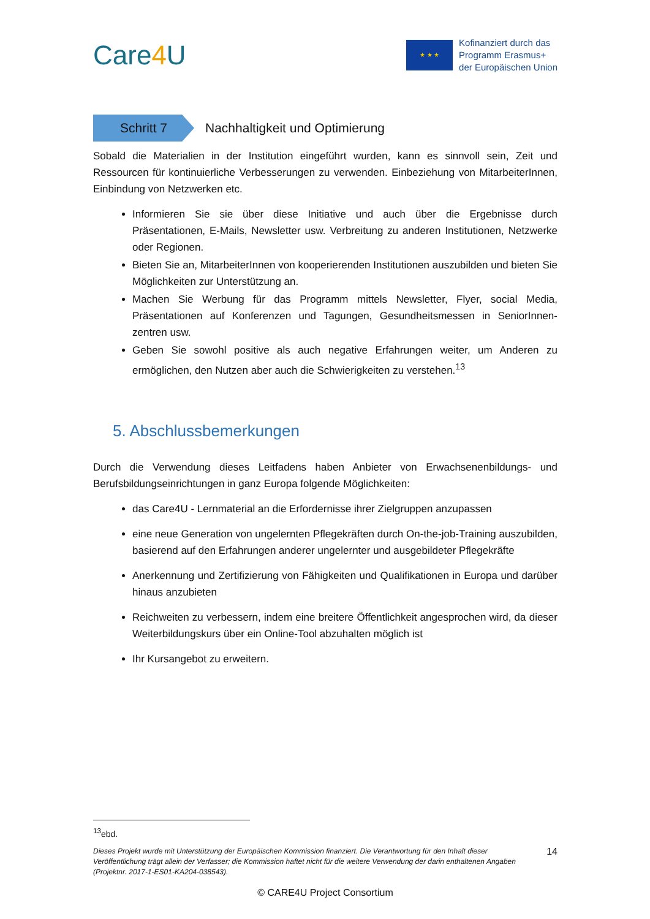Care4 U
★ ★ ★
Kofinanziert durch das
Programm Erasmus+
der Europäischen Union
Schritt 7
Nachhaltigkeit und Optimierung
Sobald die Materialien in der Institution eingeführt wurden, kann es sinnvoll sein, Zeit und Ressourcen für kontinuierliche Verbesserungen zu verwenden. Einbeziehung von MitarbeiterInnen, Einbindung von Netzwerken etc.
Informieren Sie sie über diese Initiative und auch über die Ergebnisse durch Präsentationen, E-Mails, Newsletter usw. Verbreitung zu anderen Institutionen, Netzwerke oder Regionen.
Bieten Sie an, MitarbeiterInnen von kooperierenden Institutionen auszubilden und bieten Sie Möglichkeiten zur Unterstützung an.
Machen Sie Werbung für das Programm mittels Newsletter, Flyer, social Media, Präsentationen auf Konferenzen und Tagungen, Gesundheitsmessen in SeniorInnen-zentren usw.
Geben Sie sowohl positive als auch negative Erfahrungen weiter, um Anderen zu ermöglichen, den Nutzen aber auch die Schwierigkeiten zu verstehen.<sup>13</sup>
5. Abschlussbemerkungen
Durch die Verwendung dieses Leitfadens haben Anbieter von Erwachsenenbildungs- und Berufsbildungseinrichtungen in ganz Europa folgende Möglichkeiten:
das Care4U - Lernmaterial an die Erfordernisse ihrer Zielgruppen anzupassen
eine neue Generation von ungelernten Pflegekräften durch On-the-job-Training auszubilden, basierend auf den Erfahrungen anderer ungelernter und ausgebildeter Pflegekräfte
Anerkennung und Zertifizierung von Fähigkeiten und Qualifikationen in Europa und darüber hinaus anzubieten
Reichweiten zu verbessern, indem eine breitere Öffentlichkeit angesprochen wird, da dieser Weiterbildungskurs über ein Online-Tool abzuhalten möglich ist
Ihr Kursangebot zu erweitern.
<sup>13</sup> ebd.
Dieses Projekt wurde mit Unterstützung der Europäischen Kommission finanziert. Die Verantwortung für den Inhalt dieser Veröffentlichung trägt allein der Verfasser; die Kommission haftet nicht für die weitere Verwendung der darin enthaltenen Angaben (Projektnr. 2017-1-ES01-KA204-038543).
14
© CARE4U Project Consortium